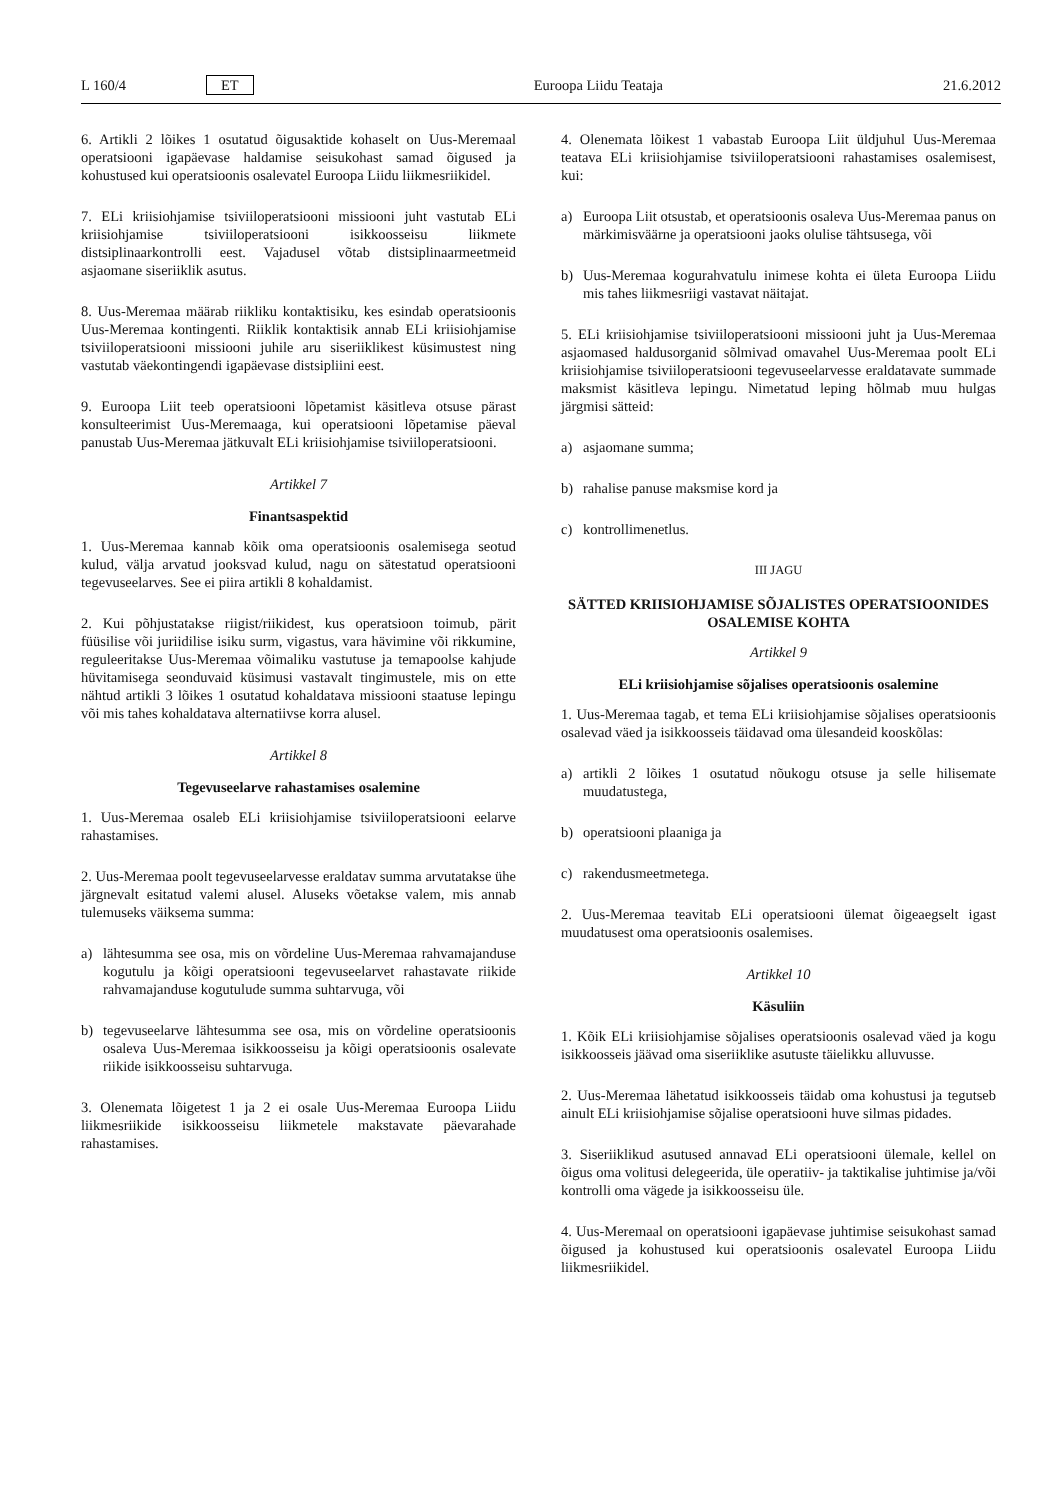L 160/4 ET Euroopa Liidu Teataja 21.6.2012
6. Artikli 2 lõikes 1 osutatud õigusaktide kohaselt on Uus-Meremaal operatsiooni igapäevase haldamise seisukohast samad õigused ja kohustused kui operatsioonis osalevatel Euroopa Liidu liikmesriikidel.
7. ELi kriisiohjamise tsiviiloperatsiooni missiooni juht vastutab ELi kriisiohjamise tsiviiloperatsiooni isikkoosseisu liikmete distsiplinaarkontrolli eest. Vajadusel võtab distsiplinaarmeetmeid asjaomane siseriiklik asutus.
8. Uus-Meremaa määrab riikliku kontaktisiku, kes esindab operatsioonis Uus-Meremaa kontingenti. Riiklik kontaktisik annab ELi kriisiohjamise tsiviiloperatsiooni missiooni juhile aru siseriiklikest küsimustest ning vastutab väekontingendi igapäevase distsipliini eest.
9. Euroopa Liit teeb operatsiooni lõpetamist käsitleva otsuse pärast konsulteerimist Uus-Meremaaga, kui operatsiooni lõpetamise päeval panustab Uus-Meremaa jätkuvalt ELi kriisiohjamise tsiviiloperatsiooni.
Artikkel 7
Finantsaspektid
1. Uus-Meremaa kannab kõik oma operatsioonis osalemisega seotud kulud, välja arvatud jooksvad kulud, nagu on sätestatud operatsiooni tegevuseelarves. See ei piira artikli 8 kohaldamist.
2. Kui põhjustatakse riigist/riikidest, kus operatsioon toimub, pärit füüsilise või juriidilise isiku surm, vigastus, vara hävimine või rikkumine, reguleeritakse Uus-Meremaa võimaliku vastutuse ja temapoolse kahjude hüvitamisega seonduvaid küsimusi vastavalt tingimustele, mis on ette nähtud artikli 3 lõikes 1 osutatud kohaldatava missiooni staatuse lepingu või mis tahes kohaldatava alternatiivse korra alusel.
Artikkel 8
Tegevuseelarve rahastamises osalemine
1. Uus-Meremaa osaleb ELi kriisiohjamise tsiviiloperatsiooni eelarve rahastamises.
2. Uus-Meremaa poolt tegevuseelarvesse eraldatav summa arvutatakse ühe järgnevalt esitatud valemi alusel. Aluseks võetakse valem, mis annab tulemuseks väiksema summa:
a) lähtesumma see osa, mis on võrdeline Uus-Meremaa rahvamajanduse kogutulu ja kõigi operatsiooni tegevuseelarvet rahastavate riikide rahvamajanduse kogutulude summa suhtarvuga, või
b) tegevuseelarve lähtesumma see osa, mis on võrdeline operatsioonis osaleva Uus-Meremaa isikkoosseisu ja kõigi operatsioonis osalevate riikide isikkoosseisu suhtarvuga.
3. Olenemata lõigetest 1 ja 2 ei osale Uus-Meremaa Euroopa Liidu liikmesriikide isikkoosseisu liikmetele makstavate päevarahade rahastamises.
4. Olenemata lõikest 1 vabastab Euroopa Liit üldjuhul Uus-Meremaa teatava ELi kriisiohjamise tsiviiloperatsiooni rahastamises osalemisest, kui:
a) Euroopa Liit otsustab, et operatsioonis osaleva Uus-Meremaa panus on märkimisväärne ja operatsiooni jaoks olulise tähtsusega, või
b) Uus-Meremaa kogurahvatulu inimese kohta ei ületa Euroopa Liidu mis tahes liikmesriigi vastavat näitajat.
5. ELi kriisiohjamise tsiviiloperatsiooni missiooni juht ja Uus-Meremaa asjaomased haldusorganid sõlmivad omavahel Uus-Meremaa poolt ELi kriisiohjamise tsiviiloperatsiooni tegevuseelarvesse eraldatavate summade maksmist käsitleva lepingu. Nimetatud leping hõlmab muu hulgas järgmisi sätteid:
a) asjaomane summa;
b) rahalise panuse maksmise kord ja
c) kontrollimenetlus.
III JAGU
SÄTTED KRIISIOHJAMISE SÕJALISTES OPERATSIOONIDES OSALEMISE KOHTA
Artikkel 9
ELi kriisiohjamise sõjalises operatsioonis osalemine
1. Uus-Meremaa tagab, et tema ELi kriisiohjamise sõjalises operatsioonis osalevad väed ja isikkoosseis täidavad oma ülesandeid kooskõlas:
a) artikli 2 lõikes 1 osutatud nõukogu otsuse ja selle hilisemate muudatustega,
b) operatsiooni plaaniga ja
c) rakendusmeetmetega.
2. Uus-Meremaa teavitab ELi operatsiooni ülemat õigeaegselt igast muudatusest oma operatsioonis osalemises.
Artikkel 10
Käsuliin
1. Kõik ELi kriisiohjamise sõjalises operatsioonis osalevad väed ja kogu isikkoosseis jäävad oma siseriiklike asutuste täielikku alluvusse.
2. Uus-Meremaa lähetatud isikkoosseis täidab oma kohustusi ja tegutseb ainult ELi kriisiohjamise sõjalise operatsiooni huve silmas pidades.
3. Siseriiklikud asutused annavad ELi operatsiooni ülemale, kellel on õigus oma volitusi delegeerida, üle operatiiv- ja taktikalise juhtimise ja/või kontrolli oma vägede ja isikkoosseisu üle.
4. Uus-Meremaal on operatsiooni igapäevase juhtimise seisukohast samad õigused ja kohustused kui operatsioonis osalevatel Euroopa Liidu liikmesriikidel.